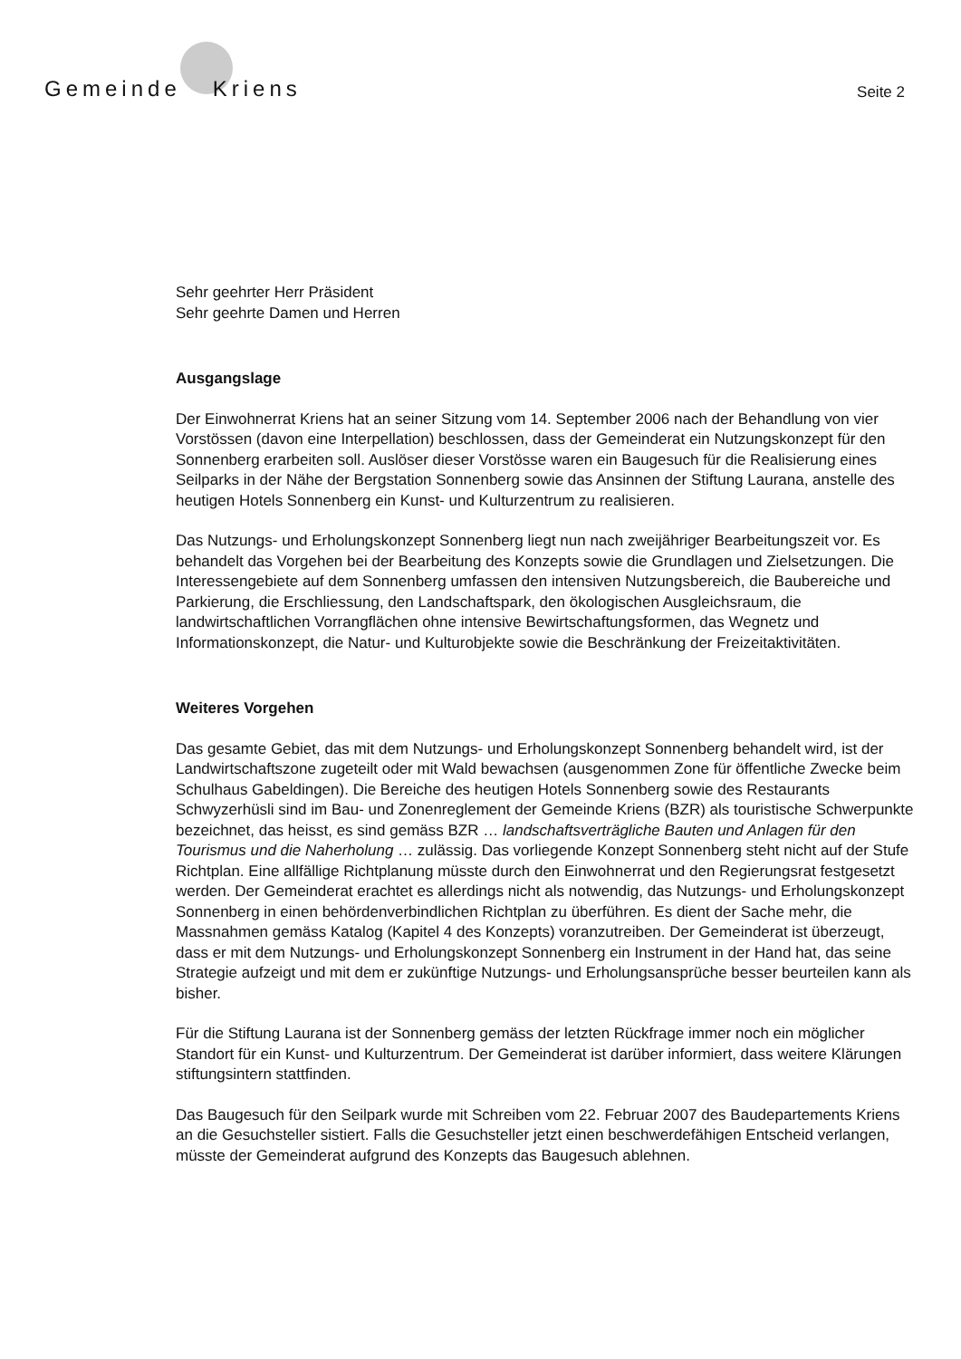Gemeinde Kriens
Seite 2
Sehr geehrter Herr Präsident
Sehr geehrte Damen und Herren
Ausgangslage
Der Einwohnerrat Kriens hat an seiner Sitzung vom 14. September 2006 nach der Behandlung von vier Vorstössen (davon eine Interpellation) beschlossen, dass der Gemeinderat ein Nutzungskonzept für den Sonnenberg erarbeiten soll. Auslöser dieser Vorstösse waren ein Baugesuch für die Realisierung eines Seilparks in der Nähe der Bergstation Sonnenberg sowie das Ansinnen der Stiftung Laurana, anstelle des heutigen Hotels Sonnenberg ein Kunst- und Kulturzentrum zu realisieren.
Das Nutzungs- und Erholungskonzept Sonnenberg liegt nun nach zweijähriger Bearbeitungszeit vor. Es behandelt das Vorgehen bei der Bearbeitung des Konzepts sowie die Grundlagen und Zielsetzungen. Die Interessengebiete auf dem Sonnenberg umfassen den intensiven Nutzungsbereich, die Baubereiche und Parkierung, die Erschliessung, den Landschaftspark, den ökologischen Ausgleichsraum, die landwirtschaftlichen Vorrangflächen ohne intensive Bewirtschaftungsformen, das Wegnetz und Informationskonzept, die Natur- und Kulturobjekte sowie die Beschränkung der Freizeitaktivitäten.
Weiteres Vorgehen
Das gesamte Gebiet, das mit dem Nutzungs- und Erholungskonzept Sonnenberg behandelt wird, ist der Landwirtschaftszone zugeteilt oder mit Wald bewachsen (ausgenommen Zone für öffentliche Zwecke beim Schulhaus Gabeldingen). Die Bereiche des heutigen Hotels Sonnenberg sowie des Restaurants Schwyzerhüsli sind im Bau- und Zonenreglement der Gemeinde Kriens (BZR) als touristische Schwerpunkte bezeichnet, das heisst, es sind gemäss BZR … landschaftsverträgliche Bauten und Anlagen für den Tourismus und die Naherholung … zulässig. Das vorliegende Konzept Sonnenberg steht nicht auf der Stufe Richtplan. Eine allfällige Richtplanung müsste durch den Einwohnerrat und den Regierungsrat festgesetzt werden. Der Gemeinderat erachtet es allerdings nicht als notwendig, das Nutzungs- und Erholungskonzept Sonnenberg in einen behördenverbindlichen Richtplan zu überführen. Es dient der Sache mehr, die Massnahmen gemäss Katalog (Kapitel 4 des Konzepts) voranzutreiben. Der Gemeinderat ist überzeugt, dass er mit dem Nutzungs- und Erholungskonzept Sonnenberg ein Instrument in der Hand hat, das seine Strategie aufzeigt und mit dem er zukünftige Nutzungs- und Erholungsansprüche besser beurteilen kann als bisher.
Für die Stiftung Laurana ist der Sonnenberg gemäss der letzten Rückfrage immer noch ein möglicher Standort für ein Kunst- und Kulturzentrum. Der Gemeinderat ist darüber informiert, dass weitere Klärungen stiftungsintern stattfinden.
Das Baugesuch für den Seilpark wurde mit Schreiben vom 22. Februar 2007 des Baudepartements Kriens an die Gesuchsteller sistiert. Falls die Gesuchsteller jetzt einen beschwerdefähigen Entscheid verlangen, müsste der Gemeinderat aufgrund des Konzepts das Baugesuch ablehnen.